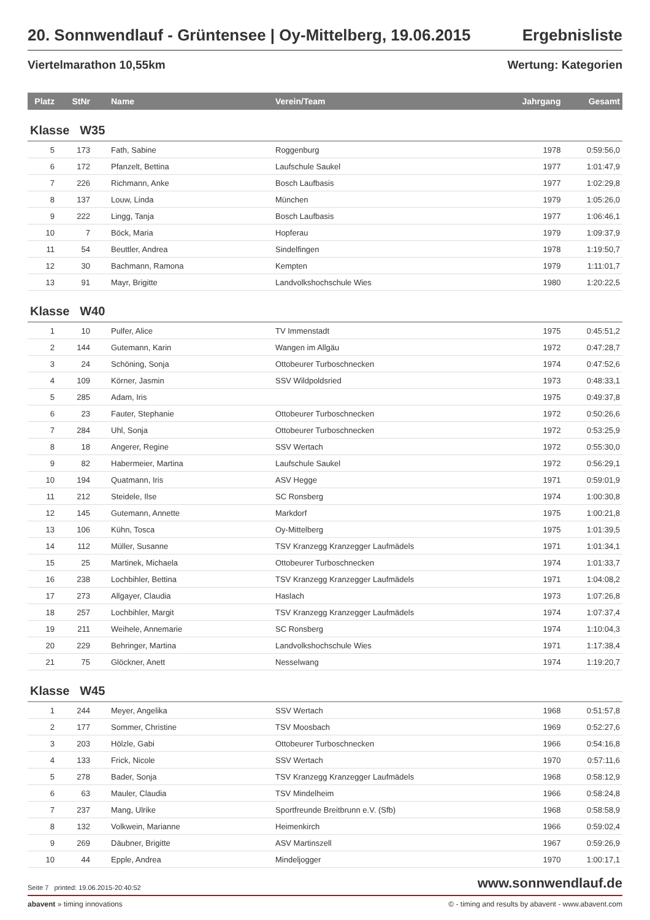20. Sonnwendlauf - Grüntensee | Oy-Mittelberg, 19.06.2015 Ergebnisliste
Viertelmarathon 10,55km Wertung: Kategorien
| Platz | StNr | Name | Verein/Team | Jahrgang | Gesamt |
| --- | --- | --- | --- | --- | --- |
| Klasse W35 | | | | | |
| 5 | 173 | Fath, Sabine | Roggenburg | 1978 | 0:59:56,0 |
| 6 | 172 | Pfanzelt, Bettina | Laufschule Saukel | 1977 | 1:01:47,9 |
| 7 | 226 | Richmann, Anke | Bosch Laufbasis | 1977 | 1:02:29,8 |
| 8 | 137 | Louw, Linda | München | 1979 | 1:05:26,0 |
| 9 | 222 | Lingg, Tanja | Bosch Laufbasis | 1977 | 1:06:46,1 |
| 10 | 7 | Böck, Maria | Hopferau | 1979 | 1:09:37,9 |
| 11 | 54 | Beuttler, Andrea | Sindelfingen | 1978 | 1:19:50,7 |
| 12 | 30 | Bachmann, Ramona | Kempten | 1979 | 1:11:01,7 |
| 13 | 91 | Mayr, Brigitte | Landvolkshochschule Wies | 1980 | 1:20:22,5 |
| Klasse W40 | | | | | |
| 1 | 10 | Pulfer, Alice | TV Immenstadt | 1975 | 0:45:51,2 |
| 2 | 144 | Gutemann, Karin | Wangen im Allgäu | 1972 | 0:47:28,7 |
| 3 | 24 | Schöning, Sonja | Ottobeurer Turboschnecken | 1974 | 0:47:52,6 |
| 4 | 109 | Körner, Jasmin | SSV Wildpoldsried | 1973 | 0:48:33,1 |
| 5 | 285 | Adam, Iris | | 1975 | 0:49:37,8 |
| 6 | 23 | Fauter, Stephanie | Ottobeurer Turboschnecken | 1972 | 0:50:26,6 |
| 7 | 284 | Uhl, Sonja | Ottobeurer Turboschnecken | 1972 | 0:53:25,9 |
| 8 | 18 | Angerer, Regine | SSV Wertach | 1972 | 0:55:30,0 |
| 9 | 82 | Habermeier, Martina | Laufschule Saukel | 1972 | 0:56:29,1 |
| 10 | 194 | Quatmann, Iris | ASV Hegge | 1971 | 0:59:01,9 |
| 11 | 212 | Steidele, Ilse | SC Ronsberg | 1974 | 1:00:30,8 |
| 12 | 145 | Gutemann, Annette | Markdorf | 1975 | 1:00:21,8 |
| 13 | 106 | Kühn, Tosca | Oy-Mittelberg | 1975 | 1:01:39,5 |
| 14 | 112 | Müller, Susanne | TSV Kranzegg Kranzegger Laufmädels | 1971 | 1:01:34,1 |
| 15 | 25 | Martinek, Michaela | Ottobeurer Turboschnecken | 1974 | 1:01:33,7 |
| 16 | 238 | Lochbihler, Bettina | TSV Kranzegg Kranzegger Laufmädels | 1971 | 1:04:08,2 |
| 17 | 273 | Allgayer, Claudia | Haslach | 1973 | 1:07:26,8 |
| 18 | 257 | Lochbihler, Margit | TSV Kranzegg Kranzegger Laufmädels | 1974 | 1:07:37,4 |
| 19 | 211 | Weihele, Annemarie | SC Ronsberg | 1974 | 1:10:04,3 |
| 20 | 229 | Behringer, Martina | Landvolkshochschule Wies | 1971 | 1:17:38,4 |
| 21 | 75 | Glöckner, Anett | Nesselwang | 1974 | 1:19:20,7 |
| Klasse W45 | | | | | |
| 1 | 244 | Meyer, Angelika | SSV Wertach | 1968 | 0:51:57,8 |
| 2 | 177 | Sommer, Christine | TSV Moosbach | 1969 | 0:52:27,6 |
| 3 | 203 | Hölzle, Gabi | Ottobeurer Turboschnecken | 1966 | 0:54:16,8 |
| 4 | 133 | Frick, Nicole | SSV Wertach | 1970 | 0:57:11,6 |
| 5 | 278 | Bader, Sonja | TSV Kranzegg Kranzegger Laufmädels | 1968 | 0:58:12,9 |
| 6 | 63 | Mauler, Claudia | TSV Mindelheim | 1966 | 0:58:24,8 |
| 7 | 237 | Mang, Ulrike | Sportfreunde Breitbrunn e.V. (Sfb) | 1968 | 0:58:58,9 |
| 8 | 132 | Volkwein, Marianne | Heimenkirch | 1966 | 0:59:02,4 |
| 9 | 269 | Däubner, Brigitte | ASV Martinszell | 1967 | 0:59:26,9 |
| 10 | 44 | Epple, Andrea | Mindeljogger | 1970 | 1:00:17,1 |
Seite 7 printed: 19.06.2015-20:40:52 www.sonnwendlauf.de
abavent » timing innovations © - timing and results by abavent - www.abavent.com